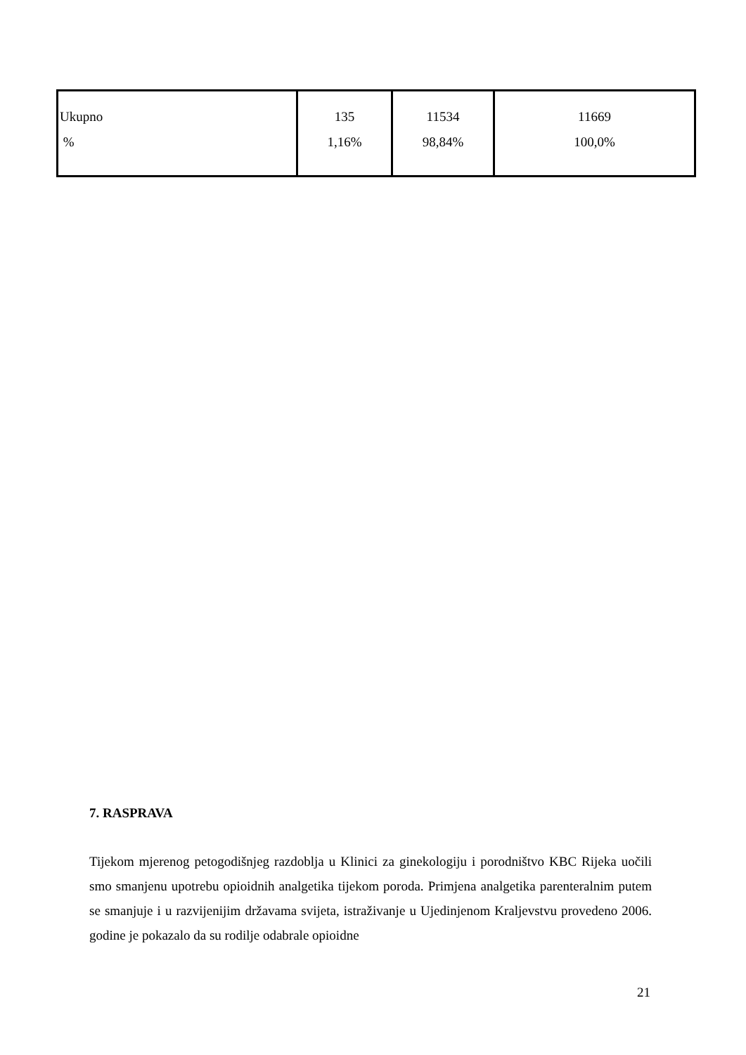| Ukupno % | 135 1,16% | 11534 98,84% | 11669 100,0% |
7. RASPRAVA
Tijekom mjerenog petogodišnjeg razdoblja u Klinici za ginekologiju i porodništvo KBC Rijeka uočili smo smanjenu upotrebu opioidnih analgetika tijekom poroda. Primjena analgetika parenteralnim putem se smanjuje i u razvijenijim državama svijeta, istraživanje u Ujedinjenom Kraljevstvu provedeno 2006. godine je pokazalo da su rodilje odabrale opioidne
21